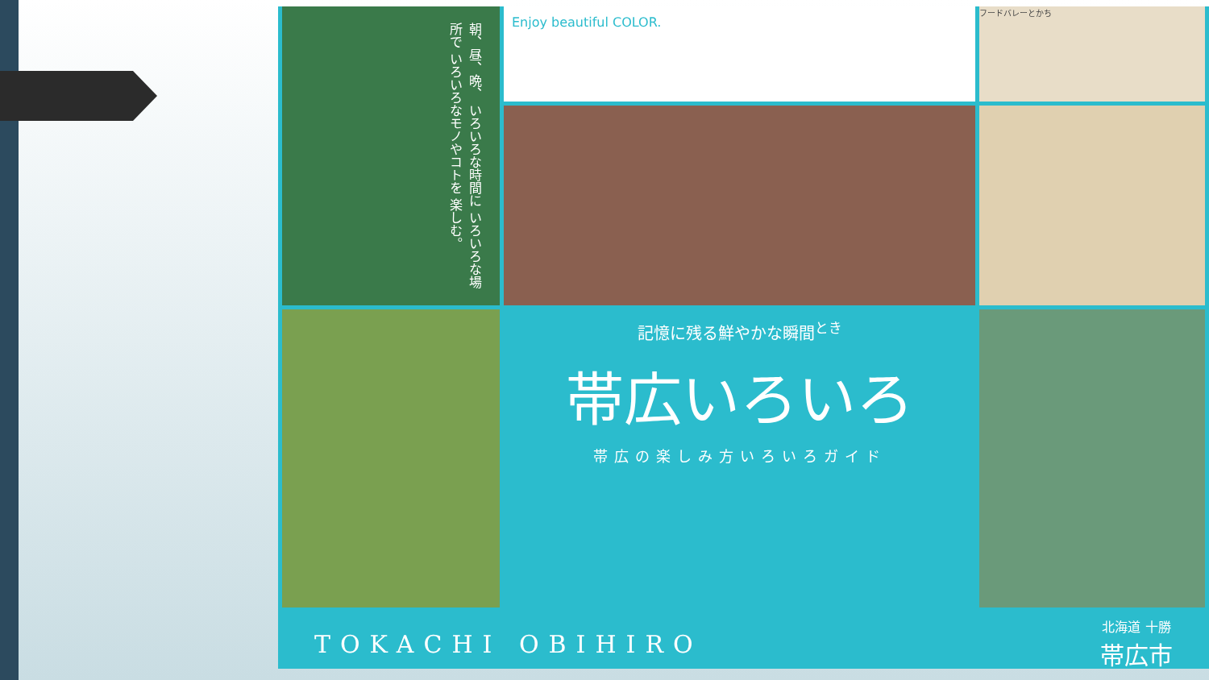Enjoy beautiful COLOR.
朝、昼、晩、 いろいろな時間に いろいろな場所で いろいろなモノやコトを 楽しむ。
フードバレーとかち
記憶に残る鮮やかな瞬間<sup>とき</sup>
帯広いろいろ
帯広の楽しみ方いろいろガイド
TOKACHI OBIHIRO 北海道 十勝
帯広市